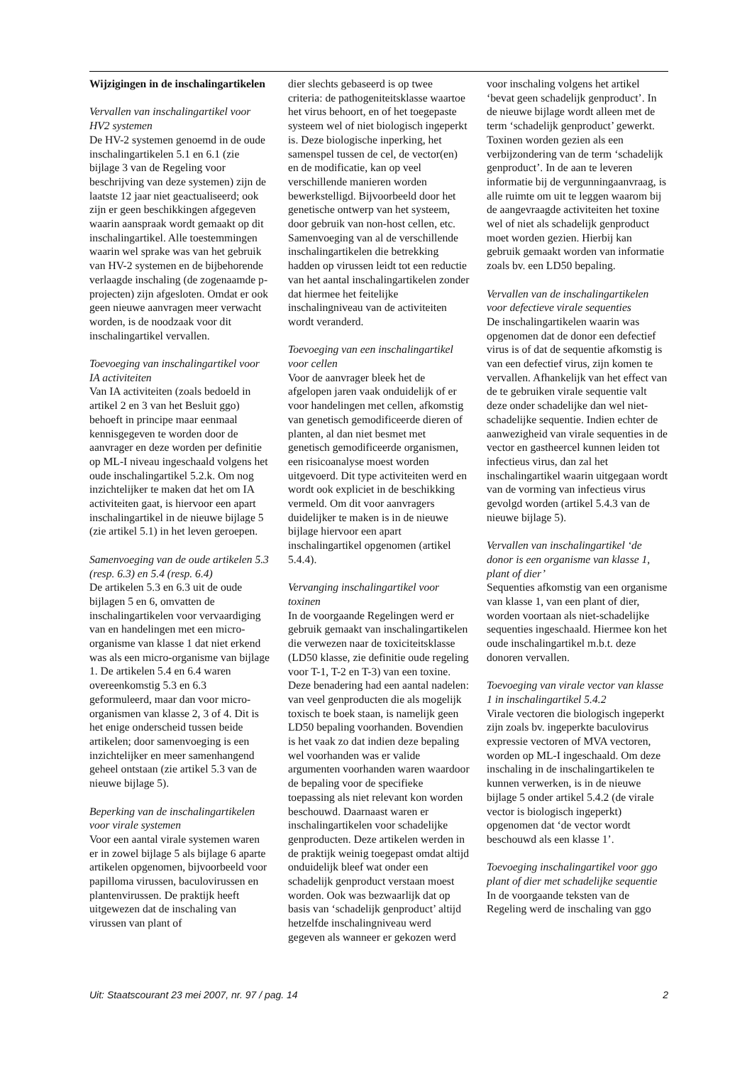Wijzigingen in de inschalingartikelen
Vervallen van inschalingartikel voor HV2 systemen
De HV-2 systemen genoemd in de oude inschalingartikelen 5.1 en 6.1 (zie bijlage 3 van de Regeling voor beschrijving van deze systemen) zijn de laatste 12 jaar niet geactualiseerd; ook zijn er geen beschikkingen afgegeven waarin aanspraak wordt gemaakt op dit inschalingartikel. Alle toestemmingen waarin wel sprake was van het gebruik van HV-2 systemen en de bijbehorende verlaagde inschaling (de zogenaamde p-projecten) zijn afgesloten. Omdat er ook geen nieuwe aanvragen meer verwacht worden, is de noodzaak voor dit inschalingartikel vervallen.
Toevoeging van inschalingartikel voor IA activiteiten
Van IA activiteiten (zoals bedoeld in artikel 2 en 3 van het Besluit ggo) behoeft in principe maar eenmaal kennisgegeven te worden door de aanvrager en deze worden per definitie op ML-I niveau ingeschaald volgens het oude inschalingartikel 5.2.k. Om nog inzichtelijker te maken dat het om IA activiteiten gaat, is hiervoor een apart inschalingartikel in de nieuwe bijlage 5 (zie artikel 5.1) in het leven geroepen.
Samenvoeging van de oude artikelen 5.3 (resp. 6.3) en 5.4 (resp. 6.4)
De artikelen 5.3 en 6.3 uit de oude bijlagen 5 en 6, omvatten de inschalingartikelen voor vervaardiging van en handelingen met een micro-organisme van klasse 1 dat niet erkend was als een micro-organisme van bijlage 1. De artikelen 5.4 en 6.4 waren overeenkomstig 5.3 en 6.3 geformuleerd, maar dan voor micro-organismen van klasse 2, 3 of 4. Dit is het enige onderscheid tussen beide artikelen; door samenvoeging is een inzichtelijker en meer samenhangend geheel ontstaan (zie artikel 5.3 van de nieuwe bijlage 5).
Beperking van de inschalingartikelen voor virale systemen
Voor een aantal virale systemen waren er in zowel bijlage 5 als bijlage 6 aparte artikelen opgenomen, bijvoorbeeld voor papilloma virussen, baculovirussen en plantenvirussen. De praktijk heeft uitgewezen dat de inschaling van virussen van plant of
dier slechts gebaseerd is op twee criteria: de pathogeniteitsklasse waartoe het virus behoort, en of het toegepaste systeem wel of niet biologisch ingeperkt is. Deze biologische inperking, het samenspel tussen de cel, de vector(en) en de modificatie, kan op veel verschillende manieren worden bewerkstelligd. Bijvoorbeeld door het genetische ontwerp van het systeem, door gebruik van non-host cellen, etc. Samenvoeging van al de verschillende inschalingartikelen die betrekking hadden op virussen leidt tot een reductie van het aantal inschalingartikelen zonder dat hiermee het feitelijke inschalingniveau van de activiteiten wordt veranderd.
Toevoeging van een inschalingartikel voor cellen
Voor de aanvrager bleek het de afgelopen jaren vaak onduidelijk of er voor handelingen met cellen, afkomstig van genetisch gemodificeerde dieren of planten, al dan niet besmet met genetisch gemodificeerde organismen, een risicoanalyse moest worden uitgevoerd. Dit type activiteiten werd en wordt ook expliciet in de beschikking vermeld. Om dit voor aanvragers duidelijker te maken is in de nieuwe bijlage hiervoor een apart inschalingartikel opgenomen (artikel 5.4.4).
Vervanging inschalingartikel voor toxinen
In de voorgaande Regelingen werd er gebruik gemaakt van inschalingartikelen die verwezen naar de toxiciteitsklasse (LD50 klasse, zie definitie oude regeling voor T-1, T-2 en T-3) van een toxine. Deze benadering had een aantal nadelen: van veel genproducten die als mogelijk toxisch te boek staan, is namelijk geen LD50 bepaling voorhanden. Bovendien is het vaak zo dat indien deze bepaling wel voorhanden was er valide argumenten voorhanden waren waardoor de bepaling voor de specifieke toepassing als niet relevant kon worden beschouwd. Daarnaast waren er inschalingartikelen voor schadelijke genproducten. Deze artikelen werden in de praktijk weinig toegepast omdat altijd onduidelijk bleef wat onder een schadelijk genproduct verstaan moest worden. Ook was bezwaarlijk dat op basis van ‘schadelijk genproduct’ altijd hetzelfde inschalingniveau werd gegeven als wanneer er gekozen werd
voor inschaling volgens het artikel ‘bevat geen schadelijk genproduct’. In de nieuwe bijlage wordt alleen met de term ‘schadelijk genproduct’ gewerkt. Toxinen worden gezien als een verbijzondering van de term ‘schadelijk genproduct’. In de aan te leveren informatie bij de vergunningaanvraag, is alle ruimte om uit te leggen waarom bij de aangevraagde activiteiten het toxine wel of niet als schadelijk genproduct moet worden gezien. Hierbij kan gebruik gemaakt worden van informatie zoals bv. een LD50 bepaling.
Vervallen van de inschalingartikelen voor defectieve virale sequenties
De inschalingartikelen waarin was opgenomen dat de donor een defectief virus is of dat de sequentie afkomstig is van een defectief virus, zijn komen te vervallen. Afhankelijk van het effect van de te gebruiken virale sequentie valt deze onder schadelijke dan wel niet-schadelijke sequentie. Indien echter de aanwezigheid van virale sequenties in de vector en gastheercel kunnen leiden tot infectieus virus, dan zal het inschalingartikel waarin uitgegaan wordt van de vorming van infectieus virus gevolgd worden (artikel 5.4.3 van de nieuwe bijlage 5).
Vervallen van inschalingartikel ‘de donor is een organisme van klasse 1, plant of dier’
Sequenties afkomstig van een organisme van klasse 1, van een plant of dier, worden voortaan als niet-schadelijke sequenties ingeschaald. Hiermee kon het oude inschalingartikel m.b.t. deze donoren vervallen.
Toevoeging van virale vector van klasse 1 in inschalingartikel 5.4.2
Virale vectoren die biologisch ingeperkt zijn zoals bv. ingeperkte baculovirus expressie vectoren of MVA vectoren, worden op ML-I ingeschaald. Om deze inschaling in de inschalingartikelen te kunnen verwerken, is in de nieuwe bijlage 5 onder artikel 5.4.2 (de virale vector is biologisch ingeperkt) opgenomen dat ‘de vector wordt beschouwd als een klasse 1’.
Toevoeging inschalingartikel voor ggo plant of dier met schadelijke sequentie
In de voorgaande teksten van de Regeling werd de inschaling van ggo
Uit: Staatscourant 23 mei 2007, nr. 97 / pag. 14 2